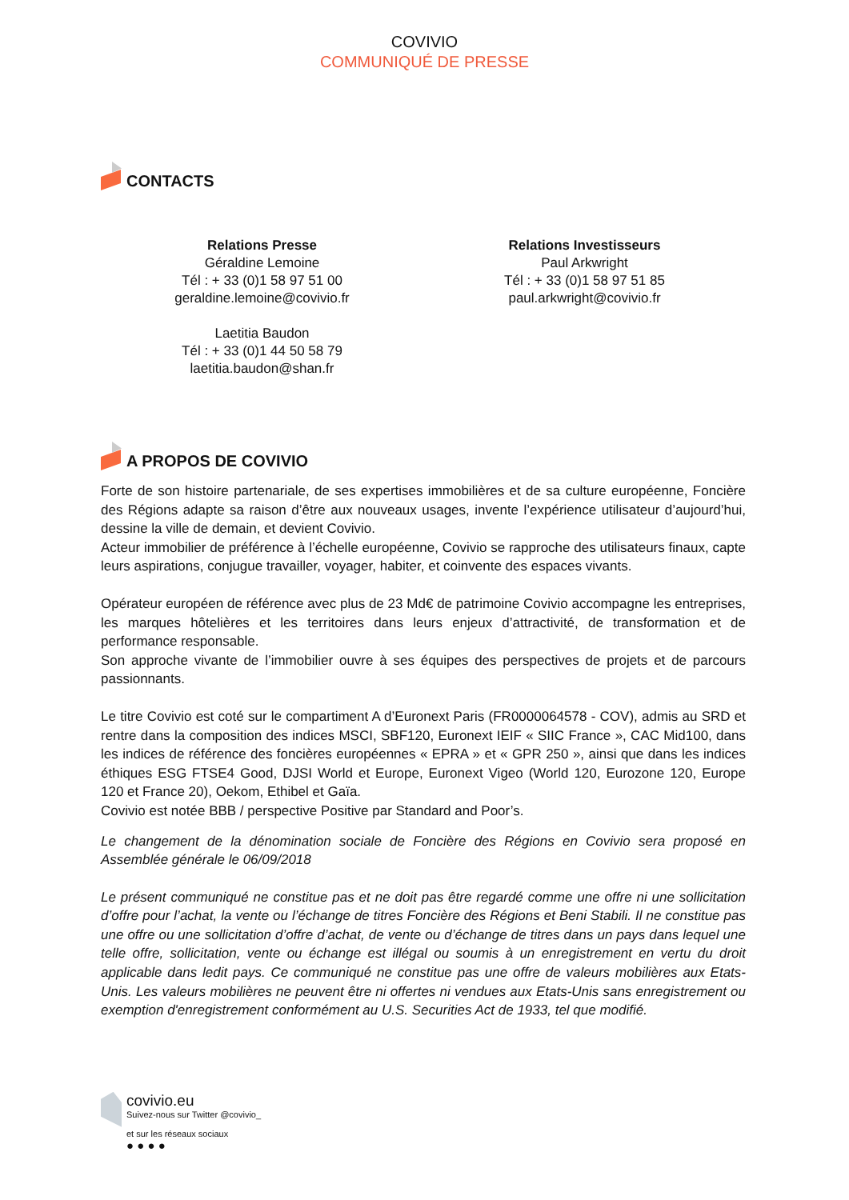COVIVIO
COMMUNIQUÉ DE PRESSE
CONTACTS
Relations Presse
Géraldine Lemoine
Tél : + 33 (0)1 58 97 51 00
geraldine.lemoine@covivio.fr
Laetitia Baudon
Tél : + 33 (0)1 44 50 58 79
laetitia.baudon@shan.fr
Relations Investisseurs
Paul Arkwright
Tél : + 33 (0)1 58 97 51 85
paul.arkwright@covivio.fr
A PROPOS DE COVIVIO
Forte de son histoire partenariale, de ses expertises immobilières et de sa culture européenne, Foncière des Régions adapte sa raison d’être aux nouveaux usages, invente l’expérience utilisateur d’aujourd’hui, dessine la ville de demain, et devient Covivio.
Acteur immobilier de préférence à l’échelle européenne, Covivio se rapproche des utilisateurs finaux, capte leurs aspirations, conjugue travailler, voyager, habiter, et coinvente des espaces vivants.
Opérateur européen de référence avec plus de 23 Md€ de patrimoine Covivio accompagne les entreprises, les marques hôtelières et les territoires dans leurs enjeux d’attractivité, de transformation et de performance responsable.
Son approche vivante de l’immobilier ouvre à ses équipes des perspectives de projets et de parcours passionnants.
Le titre Covivio est coté sur le compartiment A d’Euronext Paris (FR0000064578 - COV), admis au SRD et rentre dans la composition des indices MSCI, SBF120, Euronext IEIF « SIIC France », CAC Mid100, dans les indices de référence des foncières européennes « EPRA » et « GPR 250 », ainsi que dans les indices éthiques ESG FTSE4 Good, DJSI World et Europe, Euronext Vigeo (World 120, Eurozone 120, Europe 120 et France 20), Oekom, Ethibel et Gaïa.
Covivio est notée BBB / perspective Positive par Standard and Poor’s.
Le changement de la dénomination sociale de Foncière des Régions en Covivio sera proposé en Assemblée générale le 06/09/2018
Le présent communiqué ne constitue pas et ne doit pas être regardé comme une offre ni une sollicitation d’offre pour l’achat, la vente ou l’échange de titres Foncière des Régions et Beni Stabili. Il ne constitue pas une offre ou une sollicitation d’offre d’achat, de vente ou d’échange de titres dans un pays dans lequel une telle offre, sollicitation, vente ou échange est illégal ou soumis à un enregistrement en vertu du droit applicable dans ledit pays. Ce communiqué ne constitue pas une offre de valeurs mobilières aux Etats-Unis. Les valeurs mobilières ne peuvent être ni offertes ni vendues aux Etats-Unis sans enregistrement ou exemption d'enregistrement conformément au U.S. Securities Act de 1933, tel que modifié.
covivio.eu
Suivez-nous sur Twitter @covivio_
et sur les réseaux sociaux
● ● ● ●